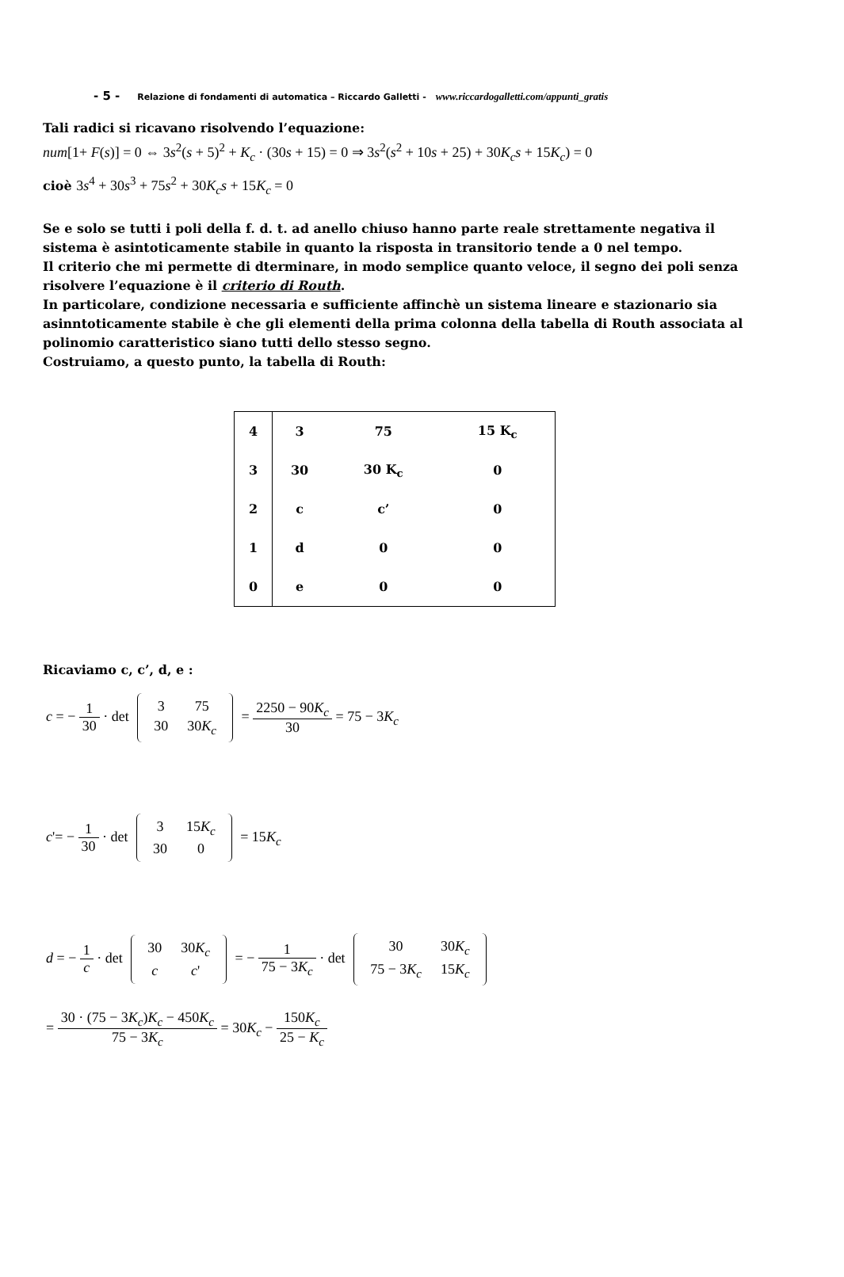- 5 - Relazione di fondamenti di automatica – Riccardo Galletti - www.riccardogalletti.com/appunti_gratis
Tali radici si ricavano risolvendo l’equazione:
num[1+ F(s)] = 0 ⇔ 3s<sup>2</sup>(s + 5)<sup>2</sup> + K<sub>c</sub> · (30s + 15) = 0 ⇒ 3s<sup>2</sup>(s<sup>2</sup> + 10s + 25) + 30K<sub>c</sub>s + 15K<sub>c</sub>) = 0
cioè 3s<sup>4</sup> + 30s<sup>3</sup> + 75s<sup>2</sup> + 30K<sub>c</sub>s + 15K<sub>c</sub> = 0
Se e solo se tutti i poli della f. d. t. ad anello chiuso hanno parte reale strettamente negativa il sistema è asintoticamente stabile in quanto la risposta in transitorio tende a 0 nel tempo.
Il criterio che mi permette di dterminare, in modo semplice quanto veloce, il segno dei poli senza risolvere l’equazione è il criterio di Routh.
In particolare, condizione necessaria e sufficiente affinchè un sistema lineare e stazionario sia asinntoticamente stabile è che gli elementi della prima colonna della tabella di Routh associata al polinomio caratteristico siano tutti dello stesso segno.
Costruiamo, a questo punto, la tabella di Routh:
| 4 | 3 | 75 | 15 K<sub>c</sub> |
| 3 | 30 | 30 K<sub>c</sub> | 0 |
| 2 | c | c’ | 0 |
| 1 | d | 0 | 0 |
| 0 | e | 0 | 0 |
Ricaviamo c, c’, d, e :
c = − 1 30 · det
3
75
30
30K<sub>c</sub>
= 2250 − 90K<sub>c</sub> 30 = 75 − 3K<sub>c</sub>
c'= − 1 30 · det
3
15K<sub>c</sub>
30
0
= 15K<sub>c</sub>
d = − 1 c · det
30
30K<sub>c</sub>
c
c'
= − 1 75 − 3K<sub>c</sub> · det
30
30K<sub>c</sub>
75 − 3K<sub>c</sub>
15K<sub>c</sub>
= 30 · (75 − 3K<sub>c</sub>)K<sub>c</sub> − 450K<sub>c</sub> 75 − 3K<sub>c</sub> = 30K<sub>c</sub> − 150K<sub>c</sub> 25 − K<sub>c</sub>